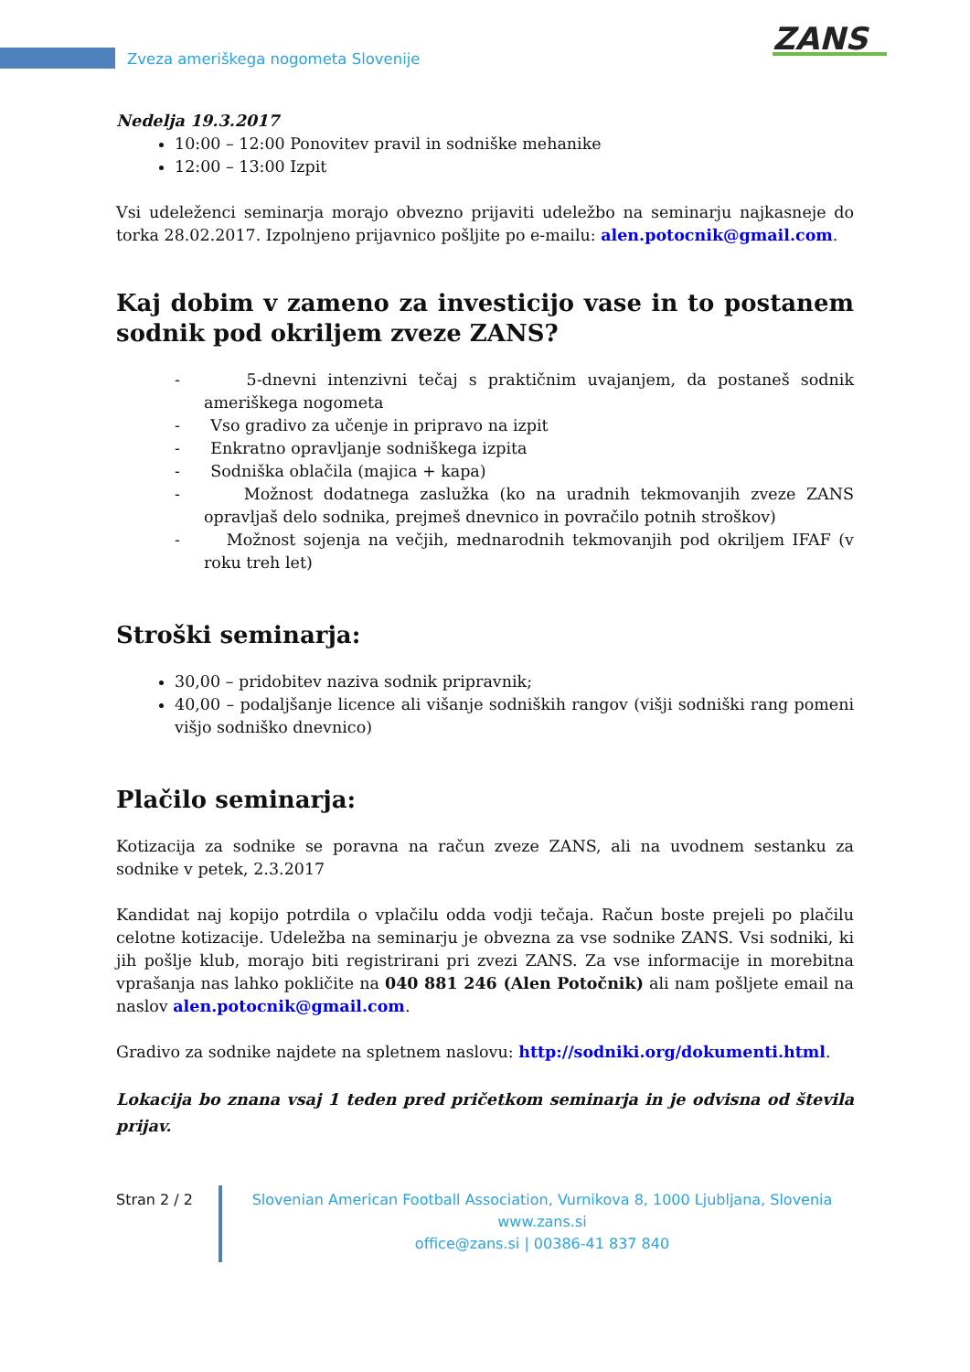Zveza ameriškega nogometa Slovenije
ZANS
Nedelja 19.3.2017
10:00 – 12:00 Ponovitev pravil in sodniške mehanike
12:00 – 13:00 Izpit
Vsi udeleženci seminarja morajo obvezno prijaviti udeležbo na seminarju najkasneje do torka 28.02.2017. Izpolnjeno prijavnico pošljite po e-mailu: alen.potocnik@gmail.com.
Kaj dobim v zameno za investicijo vase in to postanem sodnik pod okriljem zveze ZANS?
- 5-dnevni intenzivni tečaj s praktičnim uvajanjem, da postaneš sodnik ameriškega nogometa
- Vso gradivo za učenje in pripravo na izpit
- Enkratno opravljanje sodniškega izpita
- Sodniška oblačila (majica + kapa)
- Možnost dodatnega zaslužka (ko na uradnih tekmovanjih zveze ZANS opravljaš delo sodnika, prejmeš dnevnico in povračilo potnih stroškov)
- Možnost sojenja na večjih, mednarodnih tekmovanjih pod okriljem IFAF (v roku treh let)
Stroški seminarja:
30,00 – pridobitev naziva sodnik pripravnik;
40,00 – podaljšanje licence ali višanje sodniških rangov (višji sodniški rang pomeni višjo sodniško dnevnico)
Plačilo seminarja:
Kotizacija za sodnike se poravna na račun zveze ZANS, ali na uvodnem sestanku za sodnike v petek, 2.3.2017
Kandidat naj kopijo potrdila o vplačilu odda vodji tečaja. Račun boste prejeli po plačilu celotne kotizacije. Udeležba na seminarju je obvezna za vse sodnike ZANS. Vsi sodniki, ki jih pošlje klub, morajo biti registrirani pri zvezi ZANS. Za vse informacije in morebitna vprašanja nas lahko pokličite na 040 881 246 (Alen Potočnik) ali nam pošljete email na naslov alen.potocnik@gmail.com.
Gradivo za sodnike najdete na spletnem naslovu: http://sodniki.org/dokumenti.html.
Lokacija bo znana vsaj 1 teden pred pričetkom seminarja in je odvisna od števila prijav.
Stran 2 / 2 Slovenian American Football Association, Vurnikova 8, 1000 Ljubljana, Slovenia
www.zans.si
office@zans.si | 00386-41 837 840